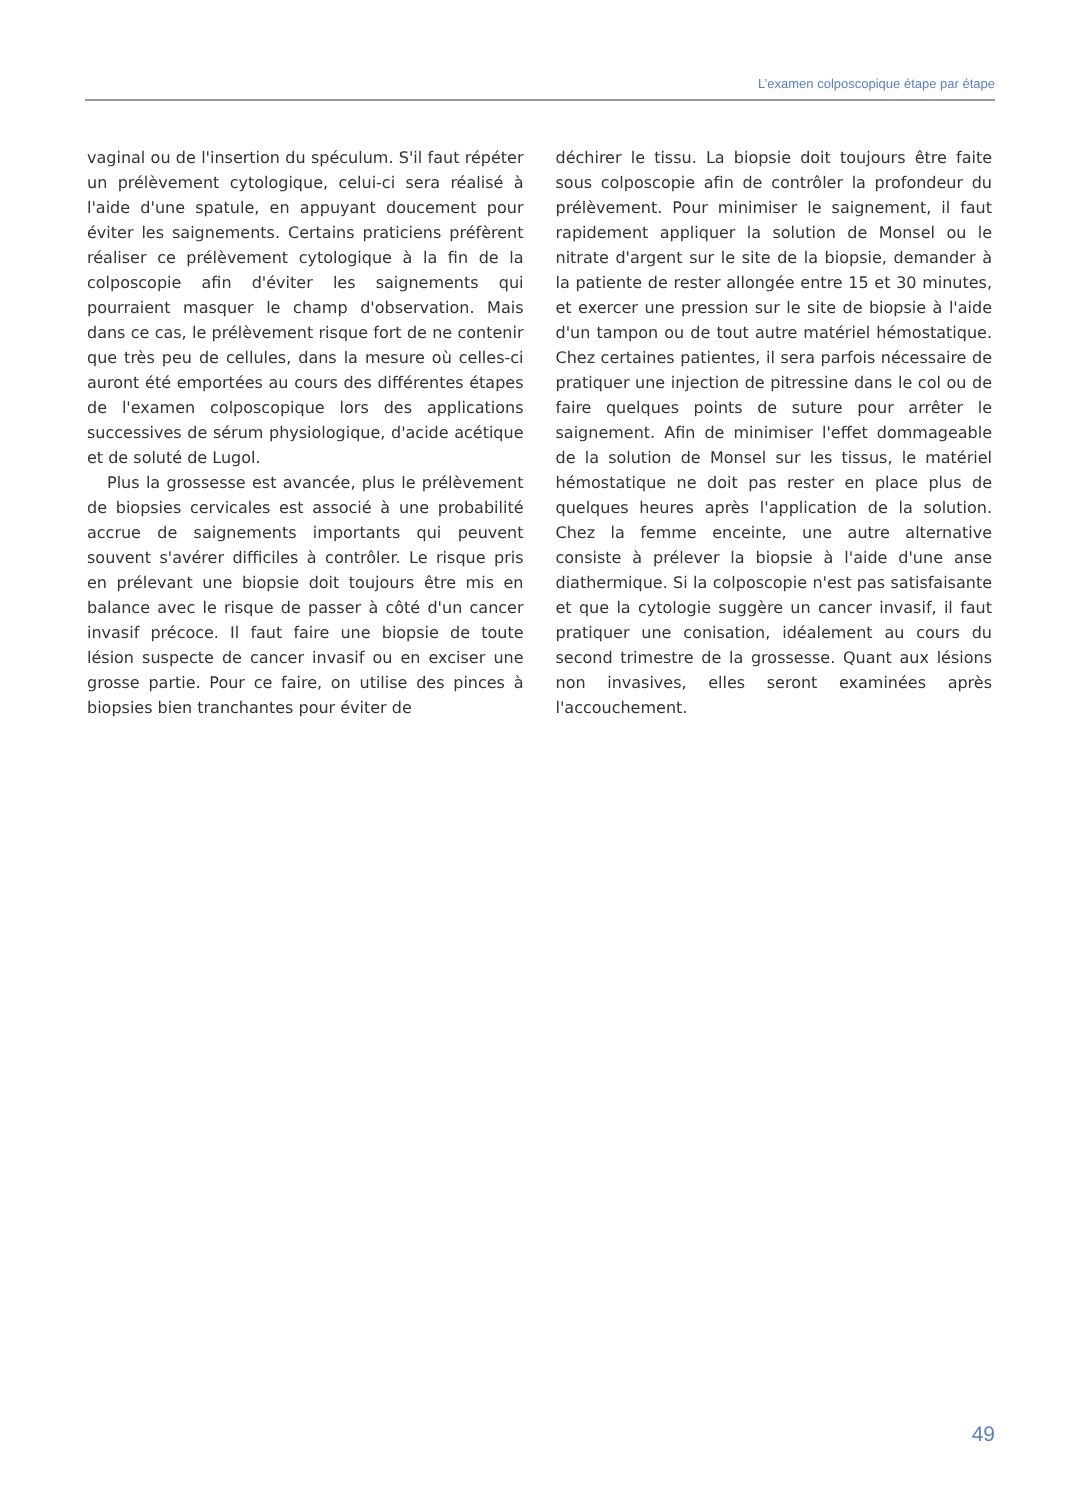L’examen colposcopique étape par étape
vaginal ou de l'insertion du spéculum. S'il faut répéter un prélèvement cytologique, celui-ci sera réalisé à l'aide d'une spatule, en appuyant doucement pour éviter les saignements. Certains praticiens préfèrent réaliser ce prélèvement cytologique à la fin de la colposcopie afin d'éviter les saignements qui pourraient masquer le champ d'observation. Mais dans ce cas, le prélèvement risque fort de ne contenir que très peu de cellules, dans la mesure où celles-ci auront été emportées au cours des différentes étapes de l'examen colposcopique lors des applications successives de sérum physiologique, d'acide acétique et de soluté de Lugol.
Plus la grossesse est avancée, plus le prélèvement de biopsies cervicales est associé à une probabilité accrue de saignements importants qui peuvent souvent s'avérer difficiles à contrôler. Le risque pris en prélevant une biopsie doit toujours être mis en balance avec le risque de passer à côté d'un cancer invasif précoce. Il faut faire une biopsie de toute lésion suspecte de cancer invasif ou en exciser une grosse partie. Pour ce faire, on utilise des pinces à biopsies bien tranchantes pour éviter de
déchirer le tissu. La biopsie doit toujours être faite sous colposcopie afin de contrôler la profondeur du prélèvement. Pour minimiser le saignement, il faut rapidement appliquer la solution de Monsel ou le nitrate d'argent sur le site de la biopsie, demander à la patiente de rester allongée entre 15 et 30 minutes, et exercer une pression sur le site de biopsie à l'aide d'un tampon ou de tout autre matériel hémostatique. Chez certaines patientes, il sera parfois nécessaire de pratiquer une injection de pitressine dans le col ou de faire quelques points de suture pour arrêter le saignement. Afin de minimiser l'effet dommageable de la solution de Monsel sur les tissus, le matériel hémostatique ne doit pas rester en place plus de quelques heures après l'application de la solution. Chez la femme enceinte, une autre alternative consiste à prélever la biopsie à l'aide d'une anse diathermique. Si la colposcopie n'est pas satisfaisante et que la cytologie suggère un cancer invasif, il faut pratiquer une conisation, idéalement au cours du second trimestre de la grossesse. Quant aux lésions non invasives, elles seront examinées après l'accouchement.
49